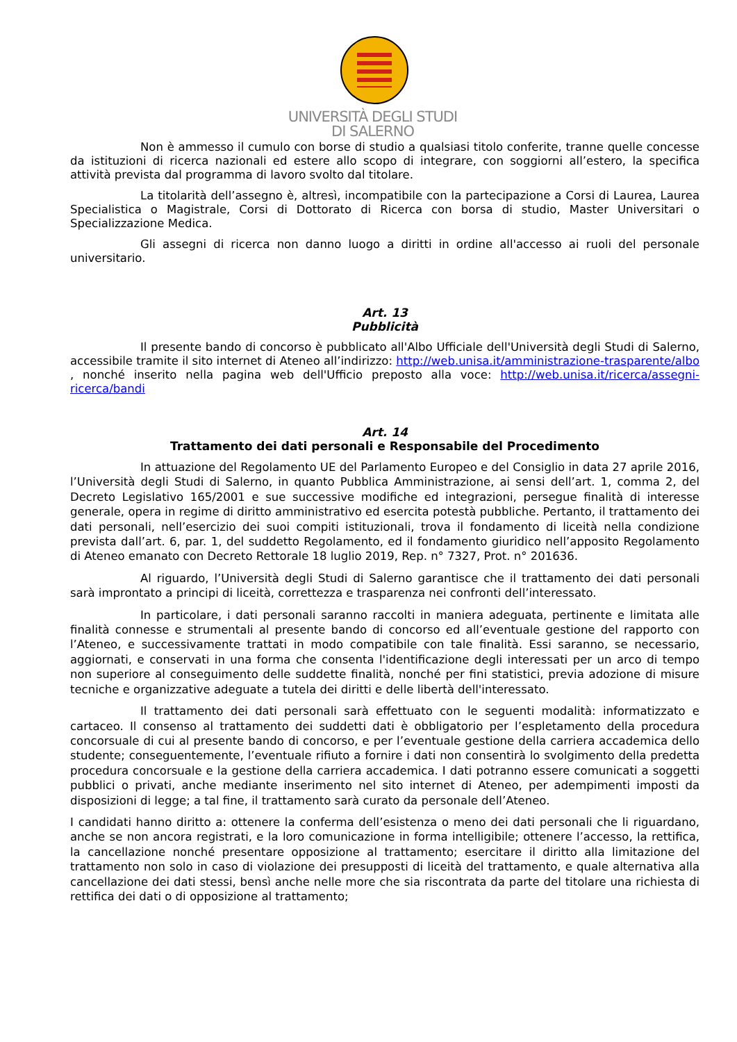UNIVERSITÀ DEGLI STUDI
DI SALERNO
Non è ammesso il cumulo con borse di studio a qualsiasi titolo conferite, tranne quelle concesse da istituzioni di ricerca nazionali ed estere allo scopo di integrare, con soggiorni all’estero, la specifica attività prevista dal programma di lavoro svolto dal titolare.
La titolarità dell’assegno è, altresì, incompatibile con la partecipazione a Corsi di Laurea, Laurea Specialistica o Magistrale, Corsi di Dottorato di Ricerca con borsa di studio, Master Universitari o Specializzazione Medica.
Gli assegni di ricerca non danno luogo a diritti in ordine all'accesso ai ruoli del personale universitario.
Art. 13
Pubblicità
Il presente bando di concorso è pubblicato all'Albo Ufficiale dell'Università degli Studi di Salerno, accessibile tramite il sito internet di Ateneo all’indirizzo: http://web.unisa.it/amministrazione-trasparente/albo , nonché inserito nella pagina web dell'Ufficio preposto alla voce: http://web.unisa.it/ricerca/assegni-ricerca/bandi
Art. 14
Trattamento dei dati personali e Responsabile del Procedimento
In attuazione del Regolamento UE del Parlamento Europeo e del Consiglio in data 27 aprile 2016, l’Università degli Studi di Salerno, in quanto Pubblica Amministrazione, ai sensi dell’art. 1, comma 2, del Decreto Legislativo 165/2001 e sue successive modifiche ed integrazioni, persegue finalità di interesse generale, opera in regime di diritto amministrativo ed esercita potestà pubbliche. Pertanto, il trattamento dei dati personali, nell’esercizio dei suoi compiti istituzionali, trova il fondamento di liceità nella condizione prevista dall’art. 6, par. 1, del suddetto Regolamento, ed il fondamento giuridico nell’apposito Regolamento di Ateneo emanato con Decreto Rettorale 18 luglio 2019, Rep. n° 7327, Prot. n° 201636.
Al riguardo, l’Università degli Studi di Salerno garantisce che il trattamento dei dati personali sarà improntato a principi di liceità, correttezza e trasparenza nei confronti dell’interessato.
In particolare, i dati personali saranno raccolti in maniera adeguata, pertinente e limitata alle finalità connesse e strumentali al presente bando di concorso ed all’eventuale gestione del rapporto con l’Ateneo, e successivamente trattati in modo compatibile con tale finalità. Essi saranno, se necessario, aggiornati, e conservati in una forma che consenta l'identificazione degli interessati per un arco di tempo non superiore al conseguimento delle suddette finalità, nonché per fini statistici, previa adozione di misure tecniche e organizzative adeguate a tutela dei diritti e delle libertà dell'interessato.
Il trattamento dei dati personali sarà effettuato con le seguenti modalità: informatizzato e cartaceo. Il consenso al trattamento dei suddetti dati è obbligatorio per l’espletamento della procedura concorsuale di cui al presente bando di concorso, e per l’eventuale gestione della carriera accademica dello studente; conseguentemente, l’eventuale rifiuto a fornire i dati non consentirà lo svolgimento della predetta procedura concorsuale e la gestione della carriera accademica. I dati potranno essere comunicati a soggetti pubblici o privati, anche mediante inserimento nel sito internet di Ateneo, per adempimenti imposti da disposizioni di legge; a tal fine, il trattamento sarà curato da personale dell’Ateneo.
I candidati hanno diritto a: ottenere la conferma dell’esistenza o meno dei dati personali che li riguardano, anche se non ancora registrati, e la loro comunicazione in forma intelligibile; ottenere l’accesso, la rettifica, la cancellazione nonché presentare opposizione al trattamento; esercitare il diritto alla limitazione del trattamento non solo in caso di violazione dei presupposti di liceità del trattamento, e quale alternativa alla cancellazione dei dati stessi, bensì anche nelle more che sia riscontrata da parte del titolare una richiesta di rettifica dei dati o di opposizione al trattamento;